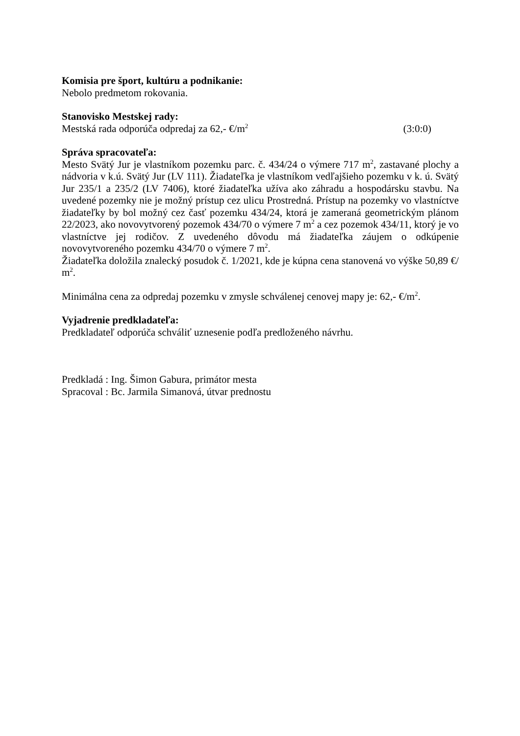Komisia pre šport, kultúru a podnikanie:
Nebolo predmetom rokovania.
Stanovisko Mestskej rady:
Mestská rada odporúča odpredaj za 62,- €/m<sup>2</sup> (3:0:0)
Správa spracovateľa:
Mesto Svätý Jur je vlastníkom pozemku parc. č. 434/24 o výmere 717 m<sup>2</sup>, zastavané plochy a nádvoria v k.ú. Svätý Jur (LV 111). Žiadateľka je vlastníkom vedľajšieho pozemku v k. ú. Svätý Jur 235/1 a 235/2 (LV 7406), ktoré žiadateľka užíva ako záhradu a hospodársku stavbu. Na uvedené pozemky nie je možný prístup cez ulicu Prostredná. Prístup na pozemky vo vlastníctve žiadateľky by bol možný cez časť pozemku 434/24, ktorá je zameraná geometrickým plánom 22/2023, ako novovytvorený pozemok 434/70 o výmere 7 m<sup>2</sup> a cez pozemok 434/11, ktorý je vo vlastníctve jej rodičov. Z uvedeného dôvodu má žiadateľka záujem o odkúpenie novovytvoreného pozemku 434/70 o výmere 7 m<sup>2</sup>.
Žiadateľka doložila znalecký posudok č. 1/2021, kde je kúpna cena stanovená vo výške 50,89 €/ m<sup>2</sup>.
Minimálna cena za odpredaj pozemku v zmysle schválenej cenovej mapy je: 62,- €/m<sup>2</sup>.
Vyjadrenie predkladateľa:
Predkladateľ odporúča schváliť uznesenie podľa predloženého návrhu.
Predkladá : Ing. Šimon Gabura, primátor mesta
Spracoval : Bc. Jarmila Simanová, útvar prednostu